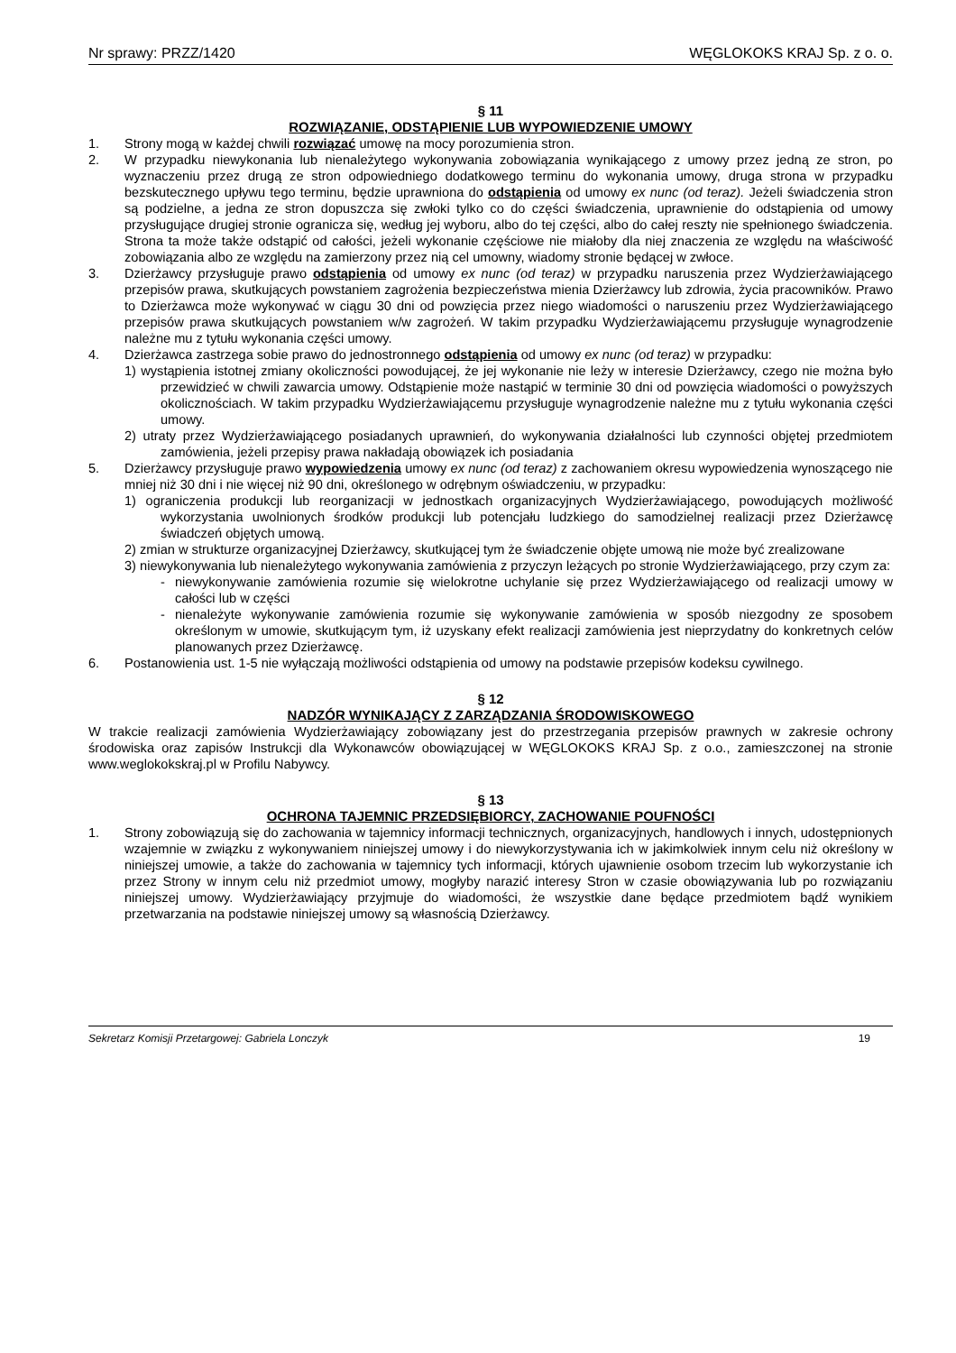Nr sprawy: PRZZ/1420 WĘGLOKOKS KRAJ Sp. z o. o.
§ 11
ROZWIĄZANIE, ODSTĄPIENIE LUB WYPOWIEDZENIE UMOWY
1. Strony mogą w każdej chwili rozwiązać umowę na mocy porozumienia stron.
2. W przypadku niewykonania lub nienależytego wykonywania zobowiązania wynikającego z umowy przez jedną ze stron, po wyznaczeniu przez drugą ze stron odpowiedniego dodatkowego terminu do wykonania umowy, druga strona w przypadku bezskutecznego upływu tego terminu, będzie uprawniona do odstąpienia od umowy ex nunc (od teraz). Jeżeli świadczenia stron są podzielne, a jedna ze stron dopuszcza się zwłoki tylko co do części świadczenia, uprawnienie do odstąpienia od umowy przysługujące drugiej stronie ogranicza się, według jej wyboru, albo do tej części, albo do całej reszty nie spełnionego świadczenia. Strona ta może także odstąpić od całości, jeżeli wykonanie częściowe nie miałoby dla niej znaczenia ze względu na właściwość zobowiązania albo ze względu na zamierzony przez nią cel umowny, wiadomy stronie będącej w zwłoce.
3. Dzierżawcy przysługuje prawo odstąpienia od umowy ex nunc (od teraz) w przypadku naruszenia przez Wydzierżawiającego przepisów prawa, skutkujących powstaniem zagrożenia bezpieczeństwa mienia Dzierżawcy lub zdrowia, życia pracowników. Prawo to Dzierżawca może wykonywać w ciągu 30 dni od powzięcia przez niego wiadomości o naruszeniu przez Wydzierżawiającego przepisów prawa skutkujących powstaniem w/w zagrożeń. W takim przypadku Wydzierżawiającemu przysługuje wynagrodzenie należne mu z tytułu wykonania części umowy.
4. Dzierżawca zastrzega sobie prawo do jednostronnego odstąpienia od umowy ex nunc (od teraz) w przypadku:
1) wystąpienia istotnej zmiany okoliczności powodującej, że jej wykonanie nie leży w interesie Dzierżawcy, czego nie można było przewidzieć w chwili zawarcia umowy. Odstąpienie może nastąpić w terminie 30 dni od powzięcia wiadomości o powyższych okolicznościach. W takim przypadku Wydzierżawiającemu przysługuje wynagrodzenie należne mu z tytułu wykonania części umowy.
2) utraty przez Wydzierżawiającego posiadanych uprawnień, do wykonywania działalności lub czynności objętej przedmiotem zamówienia, jeżeli przepisy prawa nakładają obowiązek ich posiadania
5. Dzierżawcy przysługuje prawo wypowiedzenia umowy ex nunc (od teraz) z zachowaniem okresu wypowiedzenia wynoszącego nie mniej niż 30 dni i nie więcej niż 90 dni, określonego w odrębnym oświadczeniu, w przypadku:
1) ograniczenia produkcji lub reorganizacji w jednostkach organizacyjnych Wydzierżawiającego, powodujących możliwość wykorzystania uwolnionych środków produkcji lub potencjału ludzkiego do samodzielnej realizacji przez Dzierżawcę świadczeń objętych umową.
2) zmian w strukturze organizacyjnej Dzierżawcy, skutkującej tym że świadczenie objęte umową nie może być zrealizowane
3) niewykonywania lub nienależytego wykonywania zamówienia z przyczyn leżących po stronie Wydzierżawiającego, przy czym za:
- niewykonywanie zamówienia rozumie się wielokrotne uchylanie się przez Wydzierżawiającego od realizacji umowy w całości lub w części
- nienależyte wykonywanie zamówienia rozumie się wykonywanie zamówienia w sposób niezgodny ze sposobem określonym w umowie, skutkującym tym, iż uzyskany efekt realizacji zamówienia jest nieprzydatny do konkretnych celów planowanych przez Dzierżawcę.
6. Postanowienia ust. 1-5 nie wyłączają możliwości odstąpienia od umowy na podstawie przepisów kodeksu cywilnego.
§ 12
NADZÓR WYNIKAJĄCY Z ZARZĄDZANIA ŚRODOWISKOWEGO
W trakcie realizacji zamówienia Wydzierżawiający zobowiązany jest do przestrzegania przepisów prawnych w zakresie ochrony środowiska oraz zapisów Instrukcji dla Wykonawców obowiązującej w WĘGLOKOKS KRAJ Sp. z o.o., zamieszczonej na stronie www.weglokokskraj.pl w Profilu Nabywcy.
§ 13
OCHRONA TAJEMNIC PRZEDSIĘBIORCY, ZACHOWANIE POUFNOŚCI
1. Strony zobowiązują się do zachowania w tajemnicy informacji technicznych, organizacyjnych, handlowych i innych, udostępnionych wzajemnie w związku z wykonywaniem niniejszej umowy i do niewykorzystywania ich w jakimkolwiek innym celu niż określony w niniejszej umowie, a także do zachowania w tajemnicy tych informacji, których ujawnienie osobom trzecim lub wykorzystanie ich przez Strony w innym celu niż przedmiot umowy, mogłyby narazić interesy Stron w czasie obowiązywania lub po rozwiązaniu niniejszej umowy. Wydzierżawiający przyjmuje do wiadomości, że wszystkie dane będące przedmiotem bądź wynikiem przetwarzania na podstawie niniejszej umowy są własnością Dzierżawcy.
Sekretarz Komisji Przetargowej: Gabriela Lonczyk 19